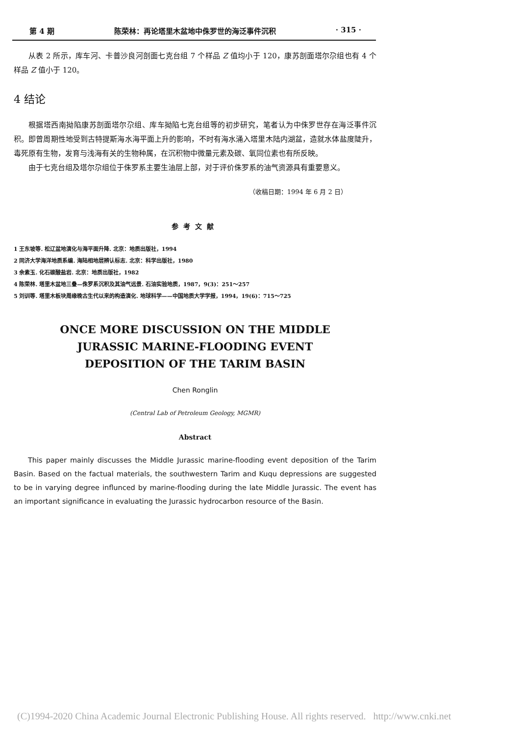第 4 期 陈荣林：再论塔里木盆地中侏罗世的海泛事件沉积 · 315 ·
从表 2 所示，库车河、卡普沙良河剖面七克台组 7 个样品 Z 值均小于 120，康苏剖面塔尔尕组也有 4 个样品 Z 值小于 120。
4 结论
根据塔西南拗陷康苏剖面塔尔尕组、库车拗陷七克台组等的初步研究，笔者认为中侏罗世存在海泛事件沉积。即曾周期性地受到古特提斯海水海平面上升的影响，不时有海水涌入塔里木陆内湖盆，造就水体盐度陡升，毒死原有生物，发育与浅海有关的生物种属，在沉积物中微量元素及碳、氧同位素也有所反映。
由于七克台组及塔尔尕组位于侏罗系主要生油层上部，对于评价侏罗系的油气资源具有重要意义。
（收稿日期：1994 年 6 月 2 日）
参考文献
1 王东坡等. 松辽盆地演化与海平面升降. 北京：地质出版社，1994
2 同济大学海洋地质系编. 海陆相地层辨认标志. 北京：科学出版社，1980
3 余素玉. 化石碳酸盐岩. 北京：地质出版社，1982
4 陈荣林. 塔里木盆地三叠—侏罗系沉积及其油气远景. 石油实验地质，1987，9(3)：251～257
5 刘训等. 塔里木板块周缘晚古生代以来的构造演化. 地球科学——中国地质大学学报，1994，19(6)：715～725
ONCE MORE DISCUSSION ON THE MIDDLE
JURASSIC MARINE-FLOODING EVENT
DEPOSITION OF THE TARIM BASIN
Chen Ronglin
(Central Lab of Petroleum Geology, MGMR)
Abstract
This paper mainly discusses the Middle Jurassic marine-flooding event deposition of the Tarim Basin. Based on the factual materials, the southwestern Tarim and Kuqu depressions are suggested to be in varying degree influnced by marine-flooding during the late Middle Jurassic. The event has an important significance in evaluating the Jurassic hydrocarbon resource of the Basin.
(C)1994-2020 China Academic Journal Electronic Publishing House. All rights reserved. http://www.cnki.net